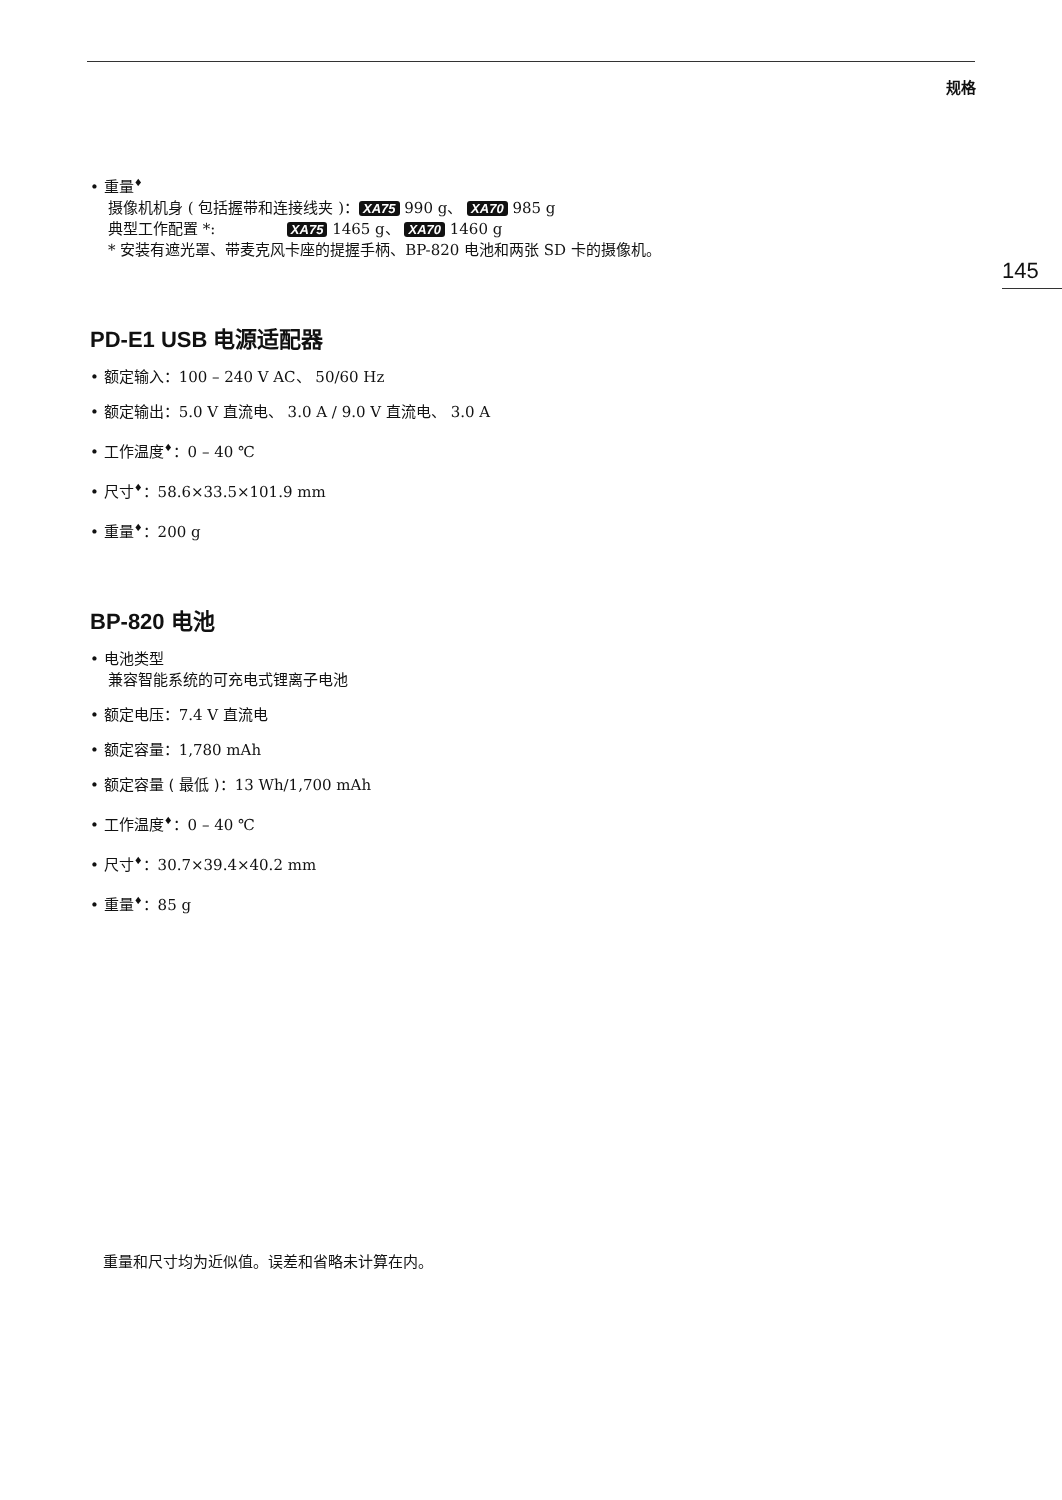规格
145
• 重量<sup>♦</sup>
摄像机机身 ( 包括握带和连接线夹 )： XA75 990 g、 XA70 985 g
典型工作配置 *: XA75 1465 g、 XA70 1460 g
* 安装有遮光罩、带麦克风卡座的提握手柄、BP-820 电池和两张 SD 卡的摄像机。
PD-E1 USB 电源适配器
• 额定输入：100 – 240 V AC、 50/60 Hz
• 额定输出：5.0 V 直流电、 3.0 A / 9.0 V 直流电、 3.0 A
• 工作温度<sup>♦</sup>：0 – 40 ℃
• 尺寸<sup>♦</sup>：58.6×33.5×101.9 mm
• 重量<sup>♦</sup>：200 g
BP-820 电池
• 电池类型
兼容智能系统的可充电式锂离子电池
• 额定电压：7.4 V 直流电
• 额定容量：1,780 mAh
• 额定容量 ( 最低 )：13 Wh/1,700 mAh
• 工作温度<sup>♦</sup>：0 – 40 ℃
• 尺寸<sup>♦</sup>：30.7×39.4×40.2 mm
• 重量<sup>♦</sup>：85 g
重量和尺寸均为近似值。误差和省略未计算在内。